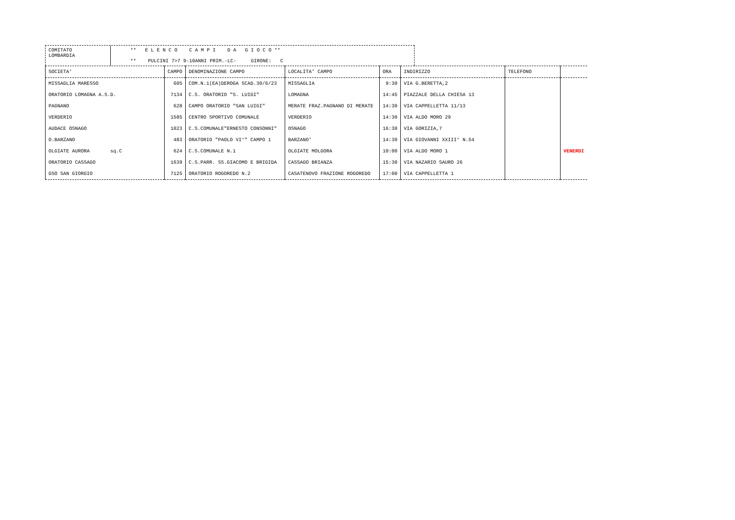COMITATO
LOMBARDIA
** E L E N C O C A M P I D A G I O C O ** ** PULCINI 7>7 9-10ANNI PRIM.-LC- GIRONE: C
| SOCIETA' | CAMPO | DENOMINAZIONE CAMPO | LOCALITA' CAMPO | ORA | INDIRIZZO | TELEFONO | |
| --- | --- | --- | --- | --- | --- | --- | --- |
| MISSAGLIA MARESSO | 605 | COM.N.1(EA)DEROGA SCAD.30/6/23 | MISSAGLIA | 9:30 | VIA G.BERETTA,2 | | |
| ORATORIO LOMAGNA A.S.D. | 7134 | C.S. ORATORIO "S. LUIGI" | LOMAGNA | 14:45 | PIAZZALE DELLA CHIESA 13 | | |
| PAGNANO | 628 | CAMPO ORATORIO "SAN LUIGI" | MERATE FRAZ.PAGNANO DI MERATE | 14:30 | VIA CAPPELLETTA 11/13 | | |
| VERDERIO | 1585 | CENTRO SPORTIVO COMUNALE | VERDERIO | 14:30 | VIA ALDO MORO 29 | | |
| AUDACE OSNAGO | 1023 | C.S.COMUNALE"ERNESTO CONSONNI" | OSNAGO | 16:30 | VIA GORIZIA,7 | | |
| O.BARZANO | 483 | ORATORIO "PAOLO VI°" CAMPO 1 | BARZANO' | 14:30 | VIA GIOVANNI XXIII° N.54 | | |
| OLGIATE AURORA sq.C | 624 | C.S.COMUNALE N.1 | OLGIATE MOLGORA | 10:00 | VIA ALDO MORO 1 | | VENERDI |
| ORATORIO CASSAGO | 1639 | C.S.PARR. SS.GIACOMO E BRIGIDA | CASSAGO BRIANZA | 15:30 | VIA NAZARIO SAURO 26 | | |
| GSO SAN GIORGIO | 7125 | ORATORIO ROGOREDO N.2 | CASATENOVO FRAZIONE ROGOREDO | 17:00 | VIA CAPPELLETTA 1 | | |